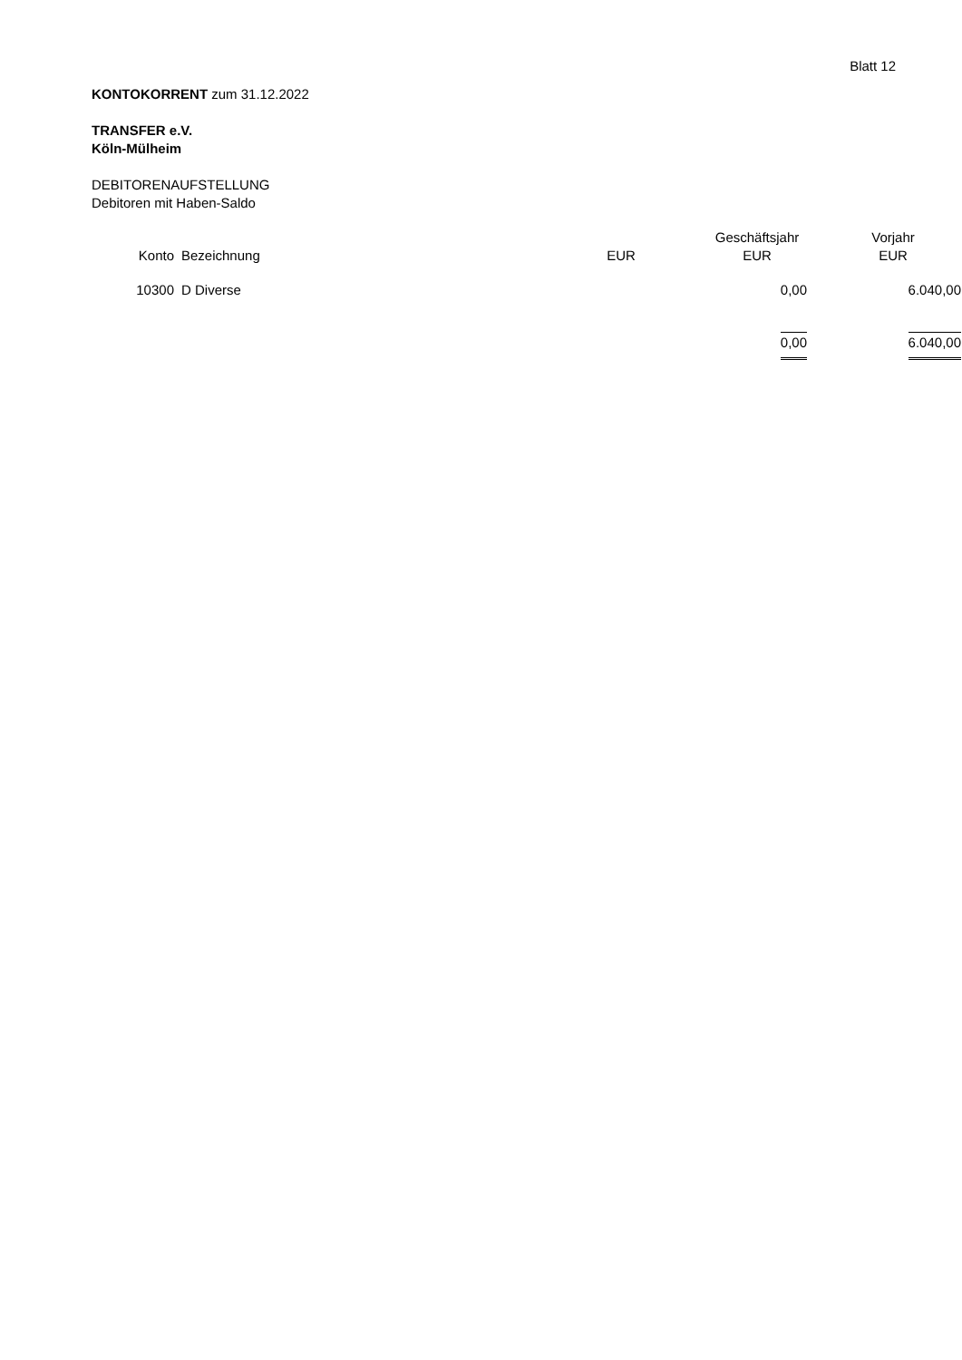Blatt 12
KONTOKORRENT zum 31.12.2022
TRANSFER e.V.
Köln-Mülheim
DEBITORENAUFSTELLUNG
Debitoren mit Haben-Saldo
| Konto | Bezeichnung | EUR | Geschäftsjahr EUR | Vorjahr EUR |
| --- | --- | --- | --- | --- |
| 10300 | D Diverse | | 0,00 | 6.040,00 |
| | | | 0,00 | 6.040,00 |